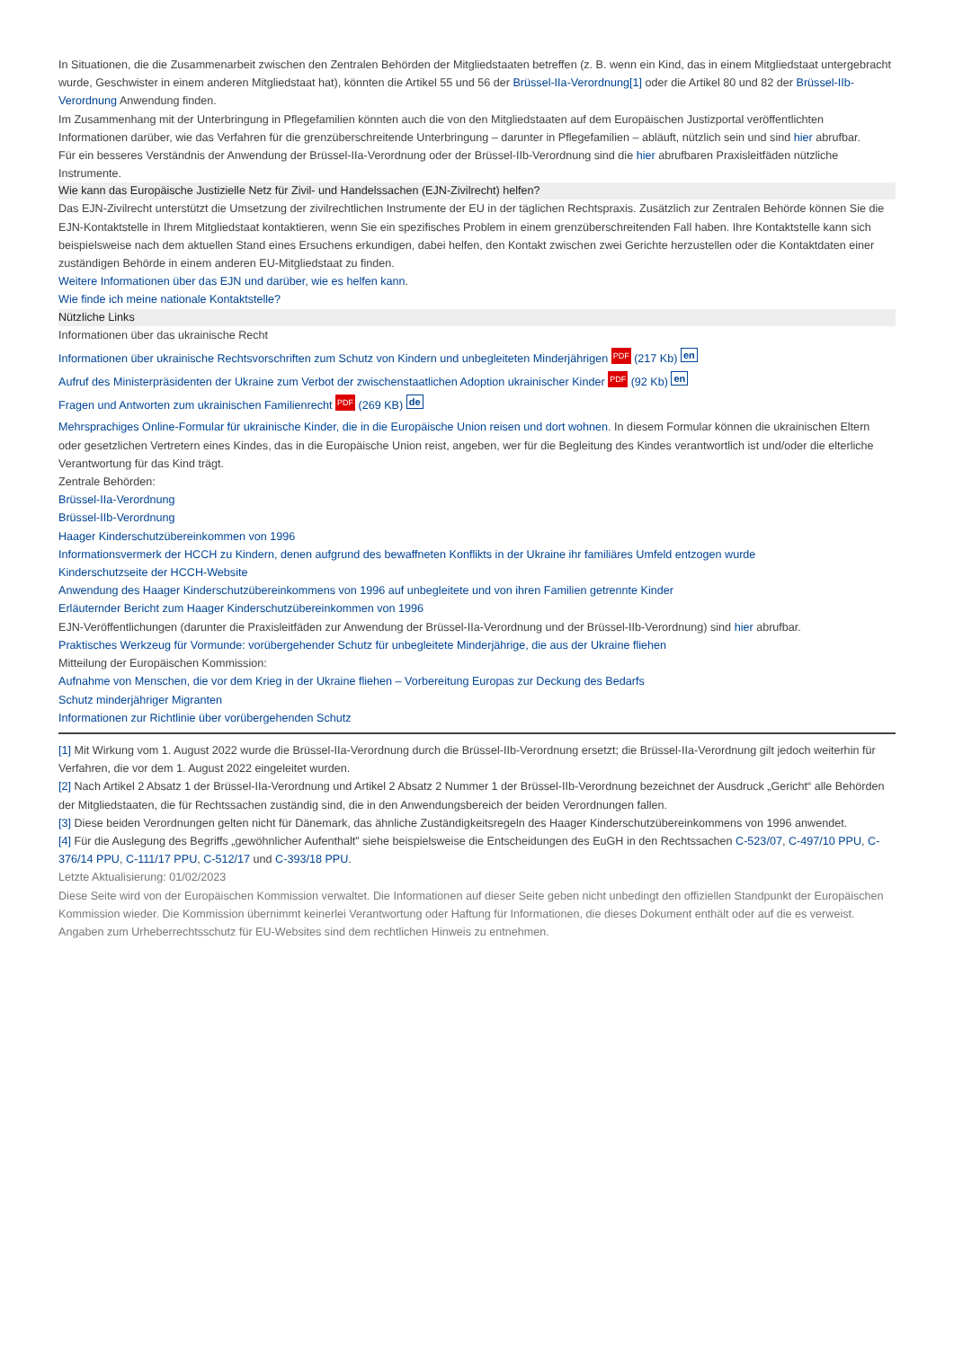In Situationen, die die Zusammenarbeit zwischen den Zentralen Behörden der Mitgliedstaaten betreffen (z. B. wenn ein Kind, das in einem Mitgliedstaat untergebracht wurde, Geschwister in einem anderen Mitgliedstaat hat), könnten die Artikel 55 und 56 der Brüssel-IIa-Verordnung[1] oder die Artikel 80 und 82 der Brüssel-IIb-Verordnung Anwendung finden.
Im Zusammenhang mit der Unterbringung in Pflegefamilien könnten auch die von den Mitgliedstaaten auf dem Europäischen Justizportal veröffentlichten Informationen darüber, wie das Verfahren für die grenzüberschreitende Unterbringung – darunter in Pflegefamilien – abläuft, nützlich sein und sind hier abrufbar.
Für ein besseres Verständnis der Anwendung der Brüssel-IIa-Verordnung oder der Brüssel-IIb-Verordnung sind die hier abrufbaren Praxisleitfäden nützliche Instrumente.
Wie kann das Europäische Justizielle Netz für Zivil- und Handelssachen (EJN-Zivilrecht) helfen?
Das EJN-Zivilrecht unterstützt die Umsetzung der zivilrechtlichen Instrumente der EU in der täglichen Rechtspraxis. Zusätzlich zur Zentralen Behörde können Sie die EJN-Kontaktstelle in Ihrem Mitgliedstaat kontaktieren, wenn Sie ein spezifisches Problem in einem grenzüberschreitenden Fall haben. Ihre Kontaktstelle kann sich beispielsweise nach dem aktuellen Stand eines Ersuchens erkundigen, dabei helfen, den Kontakt zwischen zwei Gerichte herzustellen oder die Kontaktdaten einer zuständigen Behörde in einem anderen EU-Mitgliedstaat zu finden.
Weitere Informationen über das EJN und darüber, wie es helfen kann.
Wie finde ich meine nationale Kontaktstelle?
Nützliche Links
Informationen über das ukrainische Recht
Informationen über ukrainische Rechtsvorschriften zum Schutz von Kindern und unbegleiteten Minderjährigen PDF (217 Kb) en
Aufruf des Ministerpräsidenten der Ukraine zum Verbot der zwischenstaatlichen Adoption ukrainischer Kinder PDF (92 Kb) en
Fragen und Antworten zum ukrainischen Familienrecht PDF (269 KB) de
Mehrsprachiges Online-Formular für ukrainische Kinder, die in die Europäische Union reisen und dort wohnen. In diesem Formular können die ukrainischen Eltern oder gesetzlichen Vertretern eines Kindes, das in die Europäische Union reist, angeben, wer für die Begleitung des Kindes verantwortlich ist und/oder die elterliche Verantwortung für das Kind trägt.
Zentrale Behörden:
Brüssel-IIa-Verordnung
Brüssel-IIb-Verordnung
Haager Kinderschutzübereinkommen von 1996
Informationsvermerk der HCCH zu Kindern, denen aufgrund des bewaffneten Konflikts in der Ukraine ihr familiäres Umfeld entzogen wurde
Kinderschutzseite der HCCH-Website
Anwendung des Haager Kinderschutzübereinkommens von 1996 auf unbegleitete und von ihren Familien getrennte Kinder
Erläuternder Bericht zum Haager Kinderschutzübereinkommen von 1996
EJN-Veröffentlichungen (darunter die Praxisleitfäden zur Anwendung der Brüssel-IIa-Verordnung und der Brüssel-IIb-Verordnung) sind hier abrufbar.
Praktisches Werkzeug für Vormunde: vorübergehender Schutz für unbegleitete Minderjährige, die aus der Ukraine fliehen
Mitteilung der Europäischen Kommission:
Aufnahme von Menschen, die vor dem Krieg in der Ukraine fliehen – Vorbereitung Europas zur Deckung des Bedarfs
Schutz minderjähriger Migranten
Informationen zur Richtlinie über vorübergehenden Schutz
[1] Mit Wirkung vom 1. August 2022 wurde die Brüssel-IIa-Verordnung durch die Brüssel-IIb-Verordnung ersetzt; die Brüssel-IIa-Verordnung gilt jedoch weiterhin für Verfahren, die vor dem 1. August 2022 eingeleitet wurden.
[2] Nach Artikel 2 Absatz 1 der Brüssel-IIa-Verordnung und Artikel 2 Absatz 2 Nummer 1 der Brüssel-IIb-Verordnung bezeichnet der Ausdruck „Gericht“ alle Behörden der Mitgliedstaaten, die für Rechtssachen zuständig sind, die in den Anwendungsbereich der beiden Verordnungen fallen.
[3] Diese beiden Verordnungen gelten nicht für Dänemark, das ähnliche Zuständigkeitsregeln des Haager Kinderschutzübereinkommens von 1996 anwendet.
[4] Für die Auslegung des Begriffs „gewöhnlicher Aufenthalt” siehe beispielsweise die Entscheidungen des EuGH in den Rechtssachen C-523/07, C-497/10 PPU, C-376/14 PPU, C-111/17 PPU, C-512/17 und C-393/18 PPU.
Letzte Aktualisierung: 01/02/2023
Diese Seite wird von der Europäischen Kommission verwaltet. Die Informationen auf dieser Seite geben nicht unbedingt den offiziellen Standpunkt der Europäischen Kommission wieder. Die Kommission übernimmt keinerlei Verantwortung oder Haftung für Informationen, die dieses Dokument enthält oder auf die es verweist. Angaben zum Urheberrechtsschutz für EU-Websites sind dem rechtlichen Hinweis zu entnehmen.